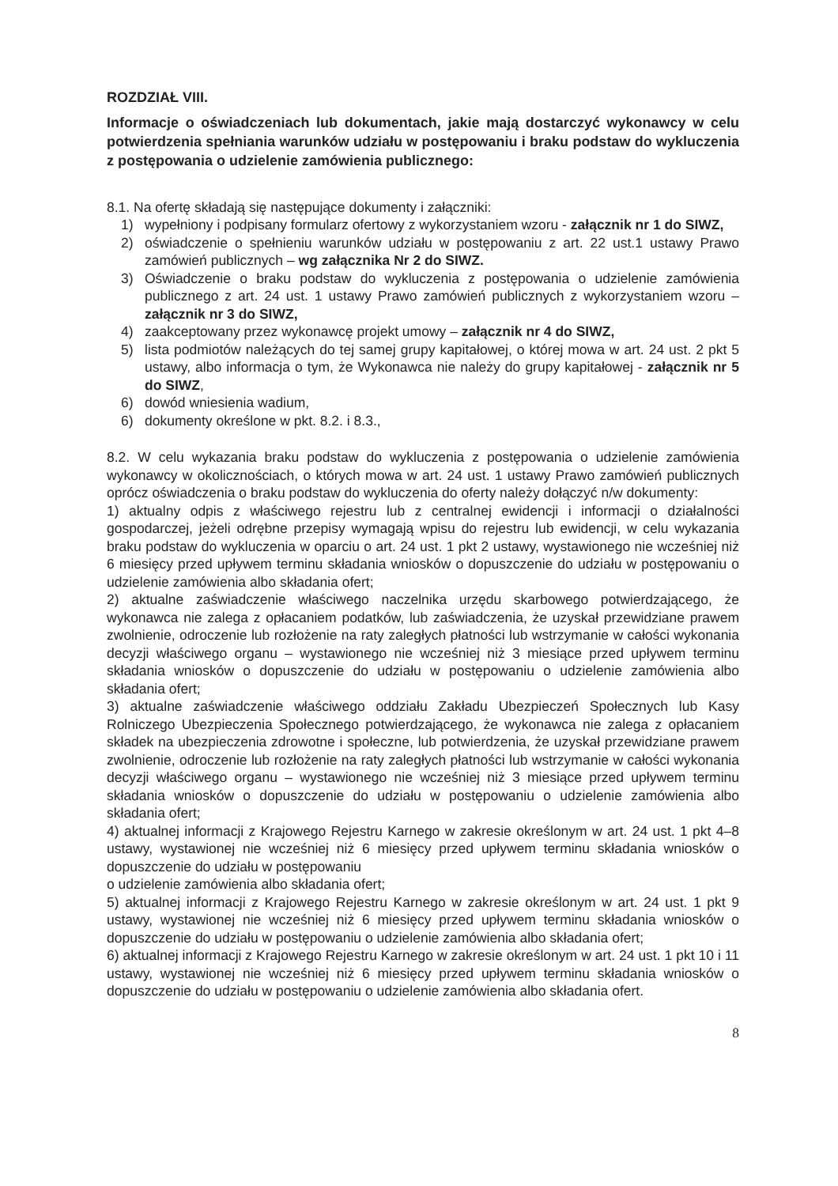ROZDZIAŁ VIII.
Informacje o oświadczeniach lub dokumentach, jakie mają dostarczyć wykonawcy w celu potwierdzenia spełniania warunków udziału w postępowaniu i braku podstaw do wykluczenia z postępowania o udzielenie zamówienia publicznego:
8.1. Na ofertę składają się następujące dokumenty i załączniki:
1) wypełniony i podpisany formularz ofertowy z wykorzystaniem wzoru - załącznik nr 1 do SIWZ,
2) oświadczenie o spełnieniu warunków udziału w postępowaniu z art. 22 ust.1 ustawy Prawo zamówień publicznych – wg załącznika Nr 2 do SIWZ.
3) Oświadczenie o braku podstaw do wykluczenia z postępowania o udzielenie zamówienia publicznego z art. 24 ust. 1 ustawy Prawo zamówień publicznych z wykorzystaniem wzoru – załącznik nr 3 do SIWZ,
4) zaakceptowany przez wykonawcę projekt umowy – załącznik nr 4 do SIWZ,
5) lista podmiotów należących do tej samej grupy kapitałowej, o której mowa w art. 24 ust. 2 pkt 5 ustawy, albo informacja o tym, że Wykonawca nie należy do grupy kapitałowej - załącznik nr 5 do SIWZ,
6) dowód wniesienia wadium,
6) dokumenty określone w pkt. 8.2. i 8.3.,
8.2. W celu wykazania braku podstaw do wykluczenia z postępowania o udzielenie zamówienia wykonawcy w okolicznościach, o których mowa w art. 24 ust. 1 ustawy Prawo zamówień publicznych oprócz oświadczenia o braku podstaw do wykluczenia do oferty należy dołączyć n/w dokumenty:
1) aktualny odpis z właściwego rejestru lub z centralnej ewidencji i informacji o działalności gospodarczej, jeżeli odrębne przepisy wymagają wpisu do rejestru lub ewidencji, w celu wykazania braku podstaw do wykluczenia w oparciu o art. 24 ust. 1 pkt 2 ustawy, wystawionego nie wcześniej niż 6 miesięcy przed upływem terminu składania wniosków o dopuszczenie do udziału w postępowaniu o udzielenie zamówienia albo składania ofert;
2) aktualne zaświadczenie właściwego naczelnika urzędu skarbowego potwierdzającego, że wykonawca nie zalega z opłacaniem podatków, lub zaświadczenia, że uzyskał przewidziane prawem zwolnienie, odroczenie lub rozłożenie na raty zaległych płatności lub wstrzymanie w całości wykonania decyzji właściwego organu – wystawionego nie wcześniej niż 3 miesiące przed upływem terminu składania wniosków o dopuszczenie do udziału w postępowaniu o udzielenie zamówienia albo składania ofert;
3) aktualne zaświadczenie właściwego oddziału Zakładu Ubezpieczeń Społecznych lub Kasy Rolniczego Ubezpieczenia Społecznego potwierdzającego, że wykonawca nie zalega z opłacaniem składek na ubezpieczenia zdrowotne i społeczne, lub potwierdzenia, że uzyskał przewidziane prawem zwolnienie, odroczenie lub rozłożenie na raty zaległych płatności lub wstrzymanie w całości wykonania decyzji właściwego organu – wystawionego nie wcześniej niż 3 miesiące przed upływem terminu składania wniosków o dopuszczenie do udziału w postępowaniu o udzielenie zamówienia albo składania ofert;
4) aktualnej informacji z Krajowego Rejestru Karnego w zakresie określonym w art. 24 ust. 1 pkt 4–8 ustawy, wystawionej nie wcześniej niż 6 miesięcy przed upływem terminu składania wniosków o dopuszczenie do udziału w postępowaniu
o udzielenie zamówienia albo składania ofert;
5) aktualnej informacji z Krajowego Rejestru Karnego w zakresie określonym w art. 24 ust. 1 pkt 9 ustawy, wystawionej nie wcześniej niż 6 miesięcy przed upływem terminu składania wniosków o dopuszczenie do udziału w postępowaniu o udzielenie zamówienia albo składania ofert;
6) aktualnej informacji z Krajowego Rejestru Karnego w zakresie określonym w art. 24 ust. 1 pkt 10 i 11 ustawy, wystawionej nie wcześniej niż 6 miesięcy przed upływem terminu składania wniosków o dopuszczenie do udziału w postępowaniu o udzielenie zamówienia albo składania ofert.
8